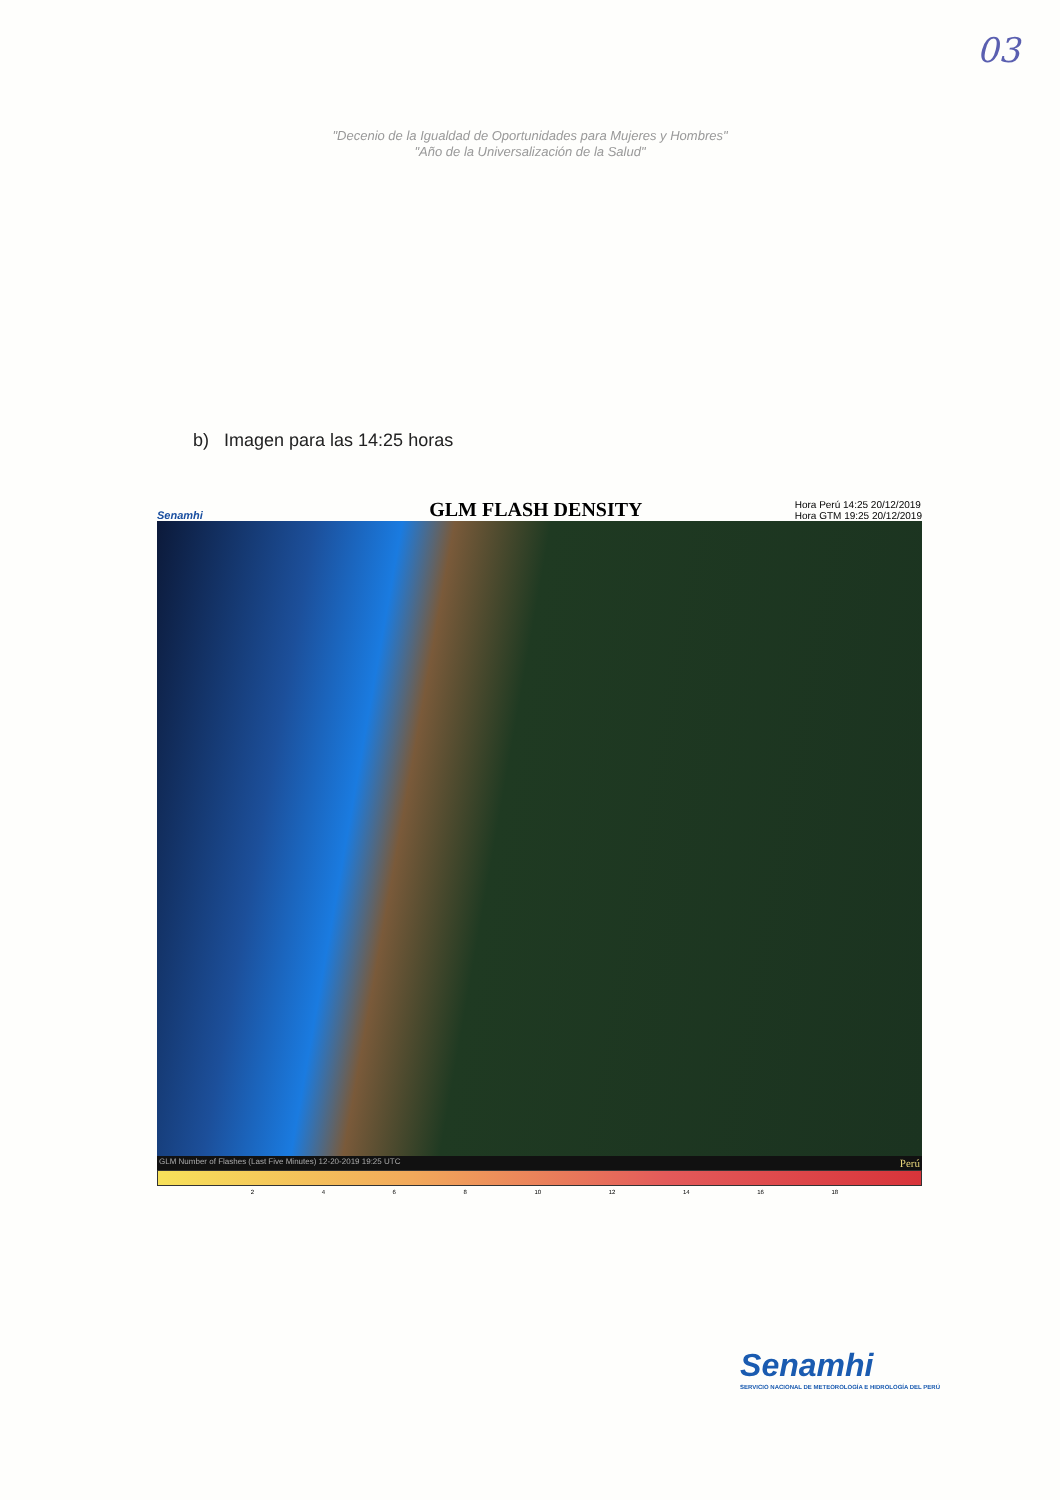03
"Decenio de la Igualdad de Oportunidades para Mujeres y Hombres"
"Año de la Universalización de la Salud"
b) Imagen para las 14:25 horas
Senamhi
GLM FLASH DENSITY
Hora Perú 14:25 20/12/2019
Hora GTM 19:25 20/12/2019
GLM Number of Flashes (Last Five Minutes) 12-20-2019 19:25 UTC Perú
2 4 6 8 10 12 14 16 18
Senamhi
SERVICIO NACIONAL DE METEOROLOGÍA E HIDROLOGÍA DEL PERÚ